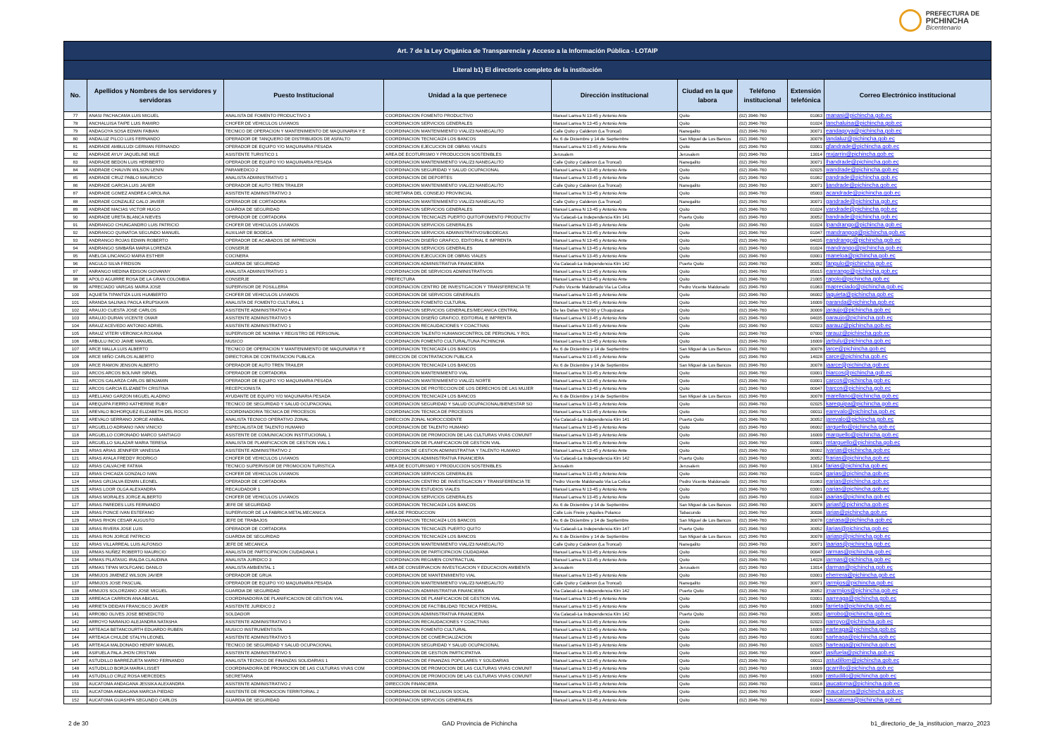PREFECTURA DE
PICHINCHA
Bicentenario
| Art. 7 de la Ley Orgánica de Transparencia y Acceso a la Información Pública - LOTAIP | | | | | | | | |
| --- | --- | --- | --- | --- | --- | --- | --- | --- |
| Literal b1) El directorio completo de la institución | | | | | | | | |
| No. | Apellidos y Nombres de los servidores y servidoras | Puesto Institucional | Unidad a la que pertenece | Dirección institucional | Ciudad en la que labora | Teléfono institucional | Extensión telefónica | Correo Electrónico institucional |
| 77 | ANASI PACHACAMA LUIS MIGUEL | ANALISTA DE FOMENTO PRODUCTIVO 3 | COORDINACION FOMENTO PRODUCTIVO | Manuel Larrea N 13-45 y Antonio Ante | Quito | (02) 3946-760 | 01063 | manasi@pichincha.gob.ec |
| 78 | ANCHALUISA TAIPE LUIS RAMIRO | CHOFER DE VEHICULOS LIVIANOS | COORDINACION SERVICIOS GENERALES | Manuel Larrea N 13-45 y Antonio Ante | Quito | (02) 3946-760 | 01024 | lanchaluisa@pichincha.gob.ec |
| 79 | ANDAGOYA SOSA EDWIN FABIAN | TECNICO DE OPERACION Y MANTENIMIENTO DE MAQUINARIA Y E | COORDINACION MANTENIMIENTO VIAL/Z3 NANEGALITO | Calle Quito y Calderon (La Troncal) | Nanegalito | (02) 3946-760 | 30071 | eandagoya@pichincha.gob.ec |
| 80 | ANDALUZ PILCO LUIS FERNANDO | OPERADOR DE TANQUERO DE DISTRIBUIDOS DE ASFALTO | COORDINACION TECNICA/Z4 LOS BANCOS | Av. 6 de Diciembre y 14 de Septiembre | San Miguel de Los Bancos | (02) 3946-760 | 30078 | landaluz@pichincha.gob.ec |
| 81 | ANDRADE AMBULUDI GERMAN FERNANDO | OPERADOR DE EQUIPO Y/O MAQUINARIA PESADA | COORDINACION EJECUCION DE OBRAS VIALES | Manuel Larrea N 13-45 y Antonio Ante | Quito | (02) 3946-760 | 03001 | gfandrade@pichincha.gob.ec |
| 82 | ANDRADE AYUY JAQUELINE MILE | ASISTENTE TURISTICO 1 | AREA DE ECOTURISMO Y PRODUCCION SOSTENIBLES | Jerusalem | Jerusalem | (02) 3946-760 | 13014 | mxjarrin@pichincha.gob.ec |
| 83 | ANDRADE BEDON LUIS HERIBERTO | OPERADOR DE EQUIPO Y/O MAQUINARIA PESADA | COORDINACION MANTENIMIENTO VIAL/Z3 NANEGALITO | Calle Quito y Calderon (La Troncal) | Nanegalito | (02) 3946-760 | 30071 | lhandrade@pichincha.gob.ec |
| 84 | ANDRADE CHAUVIN WILSON LENIN | PARAMEDICO 2 | COORDINACION SEGURIDAD Y SALUD OCUPACIONAL | Manuel Larrea N 13-45 y Antonio Ante | Quito | (02) 3946-760 | 02025 | wandrade@pichincha.gob.ec |
| 85 | ANDRADE CRUZ PABLO MAURICIO | ANALISTA ADMINISTRATIVO 1 | COORDINACION DE DEPORTES | Manuel Larrea N 13-45 y Antonio Ante | Quito | (02) 3946-760 | 01062 | pandrade@pichincha.gob.ec |
| 86 | ANDRADE GARCIA LUIS JAVIER | OPERADOR DE AUTO TREN TRAILER | COORDINACION MANTENIMIENTO VIAL/Z3 NANEGALITO | Calle Quito y Calderon (La Troncal) | Nanegalito | (02) 3946-760 | 30071 | ljandrade@pichincha.gob.ec |
| 87 | ANDRADE GOMEZ ANDREA CAROLINA | ASISTENTE ADMINISTRATIVO 3 | SECRETARIA DEL CONSEJO PROVINCIAL | Manuel Larrea N 13-45 y Antonio Ante | Quito | (02) 3946-760 | 05003 | acandrade@pichincha.gob.ec |
| 88 | ANDRADE GONZALEZ GALO JAVIER | OPERADOR DE CORTADORA | COORDINACION MANTENIMIENTO VIAL/Z3 NANEGALITO | Calle Quito y Calderon (La Troncal) | Nanegalito | (02) 3946-760 | 30071 | gandrade@pichincha.gob.ec |
| 89 | ANDRADE MACIAS VICTOR HUGO | GUARDIA DE SEGURIDAD | COORDINACION SERVICIOS GENERALES | Manuel Larrea N 13-45 y Antonio Ante | Quito | (02) 3946-760 | 01024 | vandrade@pichincha.gob.ec |
| 90 | ANDRADE URETA BLANCA NIEVES | OPERADOR DE CORTADORA | COORDINACION TECNICA/Z5 PUERTO QUITO/FOMENTO PRODUCTIV | Via Calacali-La Independencia Klm 141 | Puerto Quito | (02) 3946-760 | 30052 | bandrade@pichincha.gob.ec |
| 91 | ANDRANGO CHUNGANDRO LUIS PATRICIO | CHOFER DE VEHICULOS LIVIANOS | COORDINACION SERVICIOS GENERALES | Manuel Larrea N 13-45 y Antonio Ante | Quito | (02) 3946-760 | 01024 | lpandrango@pichincha.gob.ec |
| 92 | ANDRANGO QUINATOA SEGUNDO MANUEL | AUXILIAR DE BODEGA | COORDINACION SERVICIOS ADMINISTRATIVOS/BODEGAS | Manuel Larrea N 13-45 y Antonio Ante | Quito | (02) 3946-760 | 01047 | mandrangoq@pichincha.gob.ec |
| 93 | ANDRANGO ROJAS EDWIN ROBERTO | OPERADOR DE ACABADOS DE IMPRESION | COORDINACION DISEÑO GRAFICO, EDITORIAL E IMPRENTA | Manuel Larrea N 13-45 y Antonio Ante | Quito | (02) 3946-760 | 04035 | eandrango@pichincha.gob.ec |
| 94 | ANDRANGO SIMBAÑA MARIA LORENZA | CONSERJE | COORDINACION SERVICIOS GENERALES | Manuel Larrea N 13-45 y Antonio Ante | Quito | (02) 3946-760 | 01024 | mandrango@pichincha.gob.ec |
| 95 | ANELOA LINCANGO MARIA ESTHER | COCINERA | COORDINACION EJECUCION DE OBRAS VIALES | Manuel Larrea N 13-45 y Antonio Ante | Quito | (02) 3946-760 | 03001 | maneloa@pichincha.gob.ec |
| 96 | ANGULO SILVA FRIDSON | GUARDIA DE SEGURIDAD | COORDINACION ADMINISTRATIVA FINANCIERA | Via Calacali-La Independencia Klm 142 | Puerto Quito | (02) 3946-760 | 30052 | fangulo@pichincha.gob.ec |
| 97 | ANRANGO MEDINA EDISON GIOVANNY | ANALISTA ADMINISTRATIVO 1 | COORDINACION DE SERVICIOS ADMINISTRATIVOS | Manuel Larrea N 13-45 y Antonio Ante | Quito | (02) 3946-760 | 05015 | eanrango@pichincha.gob.ec |
| 98 | APOLO AGUIRRE ROSA DE LA GRAN COLOMBIA | CONSERJE | PREFECTURA | Manuel Larrea N 13-45 y Antonio Ante | Quito | (02) 3946-760 | 21005 | rapolo@pichincha.gob.ec |
| 99 | APRECIADO VARGAS MARIA JOSE | SUPERVISOR DE POSILLERIA | COORDINACION CENTRO DE INVESTIGACION Y TRANSFERENCIA TE | Pedro Vicente Maldonado Via La Celica | Pedro Vicente Maldonado | (02) 3946-760 | 01063 | mapreciado@pichincha.gob.ec |
| 100 | AQUIETA TIPANTIZA LUIS HUMBERTO | CHOFER DE VEHICULOS LIVIANOS | COORDINACION DE SERVICIOS GENERALES | Manuel Larrea N 13-45 y Antonio Ante | Quito | (02) 3946-760 | 06002 | laquieta@pichincha.gob.ec |
| 101 | ARANDA SALINAS PAOLA KRUPSKAYA | ANALISTA DE FOMENTO CULTURAL 1 | COORDINACION FOMENTO CULTURAL | Manuel Larrea N 13-45 y Antonio Ante | Quito | (02) 3946-760 | 16009 | paranda@pichincha.gob.ec |
| 102 | ARAUJO CUESTA JOSE CARLOS | ASISTENTE ADMINISTRATIVO 4 | COORDINACION SERVICIOS GENERALES/MECANICA CENTRAL | De las Dalias N°62-90 y Chuquizaca | Quito | (02) 3946-760 | 30009 | jaraujo@pichincha.gob.ec |
| 103 | ARAUJO DURAN VICENTE OMAR | ASISTENTE ADMINISTRATIVO 5 | COORDINACION DISEÑO GRAFICO, EDITORIAL E IMPRENTA | Manuel Larrea N 13-45 y Antonio Ante | Quito | (02) 3946-760 | 04035 | oaraujo@pichincha.gob.ec |
| 104 | ARAUZ ACEVEDO ANTONIO ADRIEL | ASISTENTE ADMINISTRATIVO 1 | COORDINACION RECAUDACIONES Y COACTIVAS | Manuel Larrea N 13-45 y Antonio Ante | Quito | (02) 3946-760 | 02023 | aarauz@pichincha.gob.ec |
| 105 | ARAUZ VITERI VERONICA ROXANA | SUPERVISOR DE NOMINA Y REGISTRO DE PERSONAL | COORDINACION TALENTO HUMANO/CONTROL DE PERSONAL Y ROL | Manuel Larrea N 13-45 y Antonio Ante | Quito | (02) 3946-760 | 07000 | rarauz@pichincha.gob.ec |
| 106 | ARBULU INCIO JAIME MANUEL | MUSICO | COORDINACION FOMENTO CULTURAL/TUNA PICHINCHA | Manuel Larrea N 13-45 y Antonio Ante | Quito | (02) 3946-760 | 16009 | jarbulu@pichincha.gob.ec |
| 107 | ARCE MALLA LUIS ALBERTO | TECNICO DE OPERACION Y MANTENIMIENTO DE MAQUINARIA Y E | COORDINACION TECNICA/Z4 LOS BANCOS | Av. 6 de Diciembre y 14 de Septiembre | San Miguel de Los Bancos | (02) 3946-760 | 30078 | larce@pichincha.gob.ec |
| 108 | ARCE MIÑO CARLOS ALBERTO | DIRECTOR/A DE CONTRATACION PUBLICA | DIRECCION DE CONTRATACION PUBLICA | Manuel Larrea N 13-45 y Antonio Ante | Quito | (02) 3946-760 | 14028 | carce@pichincha.gob.ec |
| 109 | ARCE RAMON JENSON ALBERTO | OPERADOR DE AUTO TREN TRAILER | COORDINACION TECNICA/Z4 LOS BANCOS | Av. 6 de Diciembre y 14 de Septiembre | San Miguel de Los Bancos | (02) 3946-760 | 30078 | jaarce@pichincha.gob.ec |
| 110 | ARCOS ARCOS BOLIVAR ISRAEL | OPERADOR DE CORTADORA | COORDINACION MANTENIMIENTO VIAL | Manuel Larrea N 13-45 y Antonio Ante | Quito | (02) 3946-760 | 03001 | biarcos@pichincha.gob.ec |
| 111 | ARCOS GALARZA CARLOS BENJAMIN | OPERADOR DE EQUIPO Y/O MAQUINARIA PESADA | COORDINACION MANTENIMIENTO VIAL/Z1 NORTE | Manuel Larrea N 13-45 y Antonio Ante | Quito | (02) 3946-760 | 03001 | carcos@pichincha.gob.ec |
| 112 | ARCOS GARCIA ELIZABETH CRISTINA | RECEPCIONISTA | COORDINACION DE PROTECCION DE LOS DERECHOS DE LAS MUJER | Manuel Larrea N 13-45 y Antonio Ante | Quito | (02) 3946-760 | 00047 | barcos@pichincha.gob.ec |
| 113 | ARELLANO GARZON MIGUEL ALADINO | AYUDANTE DE EQUIPO Y/O MAQUINARIA PESADA | COORDINACION TECNICA/Z4 LOS BANCOS | Av. 6 de Diciembre y 14 de Septiembre | San Miguel de Los Bancos | (02) 3946-760 | 30078 | marellano@pichincha.gob.ec |
| 114 | AREQUIPA FIERRO KATHERINE RUBY | TECNICO DE SEGURIDAD Y SALUD OCUPACIONAL | COORDINACION SEGURIDAD Y SALUD OCUPACIONAL/BIENESTAR SO | Manuel Larrea N 13-45 y Antonio Ante | Quito | (02) 3946-760 | 02025 | karequipa@pichincha.gob.ec |
| 115 | AREVALO BOHORQUEZ ELIZABETH DEL ROCIO | COORDINADOR/A TECNICA DE PROCESOS | COORDINACION TECNICA DE PROCESOS | Manuel Larrea N 13-45 y Antonio Ante | Quito | (02) 3946-760 | 00011 | earevalo@pichincha.gob.ec |
| 116 | AREVALO SERRANO JORGE ANIBAL | ANALISTA TECNICO OPERATIVO ZONAL | DIRECCION ZONAL NOROCCIDENTE | Via Calacali-La Independencia Klm 141 | Puerto Quito | (02) 3946-760 | 30052 | jarevalo@pichincha.gob.ec |
| 117 | ARGUELLO ADRIANO IVAN VINICIO | ESPECIALISTA DE TALENTO HUMANO | COORDINACION DE TALENTO HUMANO | Manuel Larrea N 13-45 y Antonio Ante | Quito | (02) 3946-760 | 06002 | iarguello@pichincha.gob.ec |
| 118 | ARGUELLO CORONADO MARCO SANTIAGO | ASISTENTE DE COMUNICACION INSTITUCIONAL 1 | COORDINACION DE PROMOCION DE LAS CULTURAS VIVAS COMUNIT | Manuel Larrea N 13-45 y Antonio Ante | Quito | (02) 3946-760 | 16009 | marguello@pichincha.gob.ec |
| 119 | ARGUELLO SALAZAR MARIA TERESA | ANALISTA DE PLANIFICACION DE GESTION VIAL 1 | COORDINACION DE PLANIFICACION DE GESTION VIAL | Manuel Larrea N 13-45 y Antonio Ante | Quito | (02) 3946-760 | 03001 | mtarguello@pichincha.gob.ec |
| 120 | ARIAS ARIAS JENNIFER VANESSA | ASISTENTE ADMINISTRATIVO 2 | DIRECCION DE GESTION ADMINISTRATIVA Y TALENTO HUMANO | Manuel Larrea N 13-45 y Antonio Ante | Quito | (02) 3946-760 | 06002 | jvarias@pichincha.gob.ec |
| 121 | ARIAS AYALA FREDDY RODRIGO | CHOFER DE VEHICULOS LIVIANOS | COORDINACION ADMINISTRATIVA FINANCIERA | Via Calacali-La Independencia Klm 142 | Puerto Quito | (02) 3946-760 | 30052 | frarias@pichincha.gob.ec |
| 122 | ARIAS CALVACHE FATIMA | TECNICO SUPERVISOR DE PROMOCION TURISTICA | AREA DE ECOTURISMO Y PRODUCCION SOSTENIBLES | Jerusalem | Jerusalem | (02) 3946-760 | 13014 | farias@pichincha.gob.ec |
| 123 | ARIAS CHICAIZA GONZALO IVAN | CHOFER DE VEHICULOS LIVIANOS | COORDINACION SERVICIOS GENERALES | Manuel Larrea N 13-45 y Antonio Ante | Quito | (02) 3946-760 | 01024 | garias@pichincha.gob.ec |
| 124 | ARIAS GRIJALVA EDWIN LEONEL | OPERADOR DE CORTADORA | COORDINACION CENTRO DE INVESTIGACION Y TRANSFERENCIA TE | Pedro Vicente Maldonado Via La Celica | Pedro Vicente Maldonado | (02) 3946-760 | 01063 | earias@pichincha.gob.ec |
| 125 | ARIAS LOOR OLGA ALEXANDRA | RECAUDADOR 1 | COORDINACION ESTUDIOS VIALES | Manuel Larrea N 13-45 y Antonio Ante | Quito | (02) 3946-760 | 03001 | oarias@pichincha.gob.ec |
| 126 | ARIAS MORALES JORGE ALBERTO | CHOFER DE VEHICULOS LIVIANOS | COORDINACION SERVICIOS GENERALES | Manuel Larrea N 13-45 y Antonio Ante | Quito | (02) 3946-760 | 01024 | jaarias@pichincha.gob.ec |
| 127 | ARIAS PAREDES LUIS FERNANDO | JEFE DE SEGURIDAD | COORDINACION TECNICA/Z4 LOS BANCOS | Av. 6 de Diciembre y 14 de Septiembre | San Miguel de Los Bancos | (02) 3946-760 | 30078 | jariasf@pichincha.gob.ec |
| 128 | ARIAS PONCE IVAN ESTEFANO | SUPERVISOR DE LA FABRICA METALMECANICA | AREA DE PRODUCCION | Calle Luis Freire y Aquiles Polanco | Tabacundo | (02) 3946-760 | 30036 | iarias@pichincha.gob.ec |
| 129 | ARIAS RHON CESAR AUGUSTO | JEFE DE TRABAJOS | COORDINACION TECNICA/Z4 LOS BANCOS | Av. 6 de Diciembre y 14 de Septiembre | San Miguel de Los Bancos | (02) 3946-760 | 30078 | cariasa@pichincha.gob.ec |
| 130 | ARIAS RIVERA JOSE LUIS | OPERADOR DE CORTADORA | COORDINACION TECNICA/Z5 PUERTO QUITO | Via Calacali-La Independencia Klm 147 | Puerto Quito | (02) 3946-760 | 30052 | jlarias@pichincha.gob.ec |
| 131 | ARIAS RON JORGE PATRICIO | GUARDIA DE SEGURIDAD | COORDINACION TECNICA/Z4 LOS BANCOS | Av. 6 de Diciembre y 14 de Septiembre | San Miguel de Los Bancos | (02) 3946-760 | 30078 | jariasp@pichincha.gob.ec |
| 132 | ARIAS VILLARREAL LUIS ALFONSO | JEFE DE MECANICA | COORDINACION MANTENIMIENTO VIAL/Z3 NANEGALITO | Calle Quito y Calderon (La Troncal) | Nanegalito | (02) 3946-760 | 30071 | laarias@pichincha.gob.ec |
| 133 | ARMAS NUÑEZ ROBERTO MAURICIO | ANALISTA DE PARTICIPACION CIUDADANA 1 | COORDINACION DE PARTICIPACION CIUDADANA | Manuel Larrea N 13-45 y Antonio Ante | Quito | (02) 3946-760 | 00047 | rarmas@pichincha.gob.ec |
| 134 | ARMAS PILATASIG IRALDA CLAUDINA | ANALISTA JURIDICO 3 | COORDINACION REGIMEN CONTRACTUAL | Manuel Larrea N 13-45 y Antonio Ante | Quito | (02) 3946-760 | 14028 | iarmas@pichincha.gob.ec |
| 135 | ARMAS TIPAN WOLFGANG DANILO | ANALISTA AMBIENTAL 1 | AREA DE CONSERVACION INVESTIGACION Y EDUCACION AMBIENTA | Jerusalem | Jerusalem | (02) 3946-760 | 13014 | darmas@pichincha.gob.ec |
| 136 | ARMIJOS JIMENEZ WILSON JAVIER | OPERADOR DE GRUA | COORDINACION DE MANTENIMIENTO VIAL | Manuel Larrea N 13-45 y Antonio Ante | Quito | (02) 3946-760 | 03001 | eherrera@pichincha.gob.ec |
| 137 | ARMIJOS JOSE PASCUAL | OPERADOR DE EQUIPO Y/O MAQUINARIA PESADA | COORDINACION MANTENIMIENTO VIAL/Z3 NANEGALITO | Calle Quito y Calderon (La Troncal) | Nanegalito | (02) 3946-760 | 30071 | jarmijos@pichincha.gob.ec |
| 138 | ARMIJOS SOLORZANO JOSE MIGUEL | GUARDIA DE SEGURIDAD | COORDINACION ADMINISTRATIVA FINANCIERA | Via Calacali-La Independencia Klm 142 | Puerto Quito | (02) 3946-760 | 30052 | jmarmijos@pichincha.gob.ec |
| 139 | ARREAGA CARRION ANA ABIGAIL | COORDINADOR/A DE PLANIFICACION DE GESTION VIAL | COORDINACION DE PLANIFICACION DE GESTION VIAL | Manuel Larrea N 13-45 y Antonio Ante | Quito | (02) 3946-760 | 03001 | aarreaga@pichincha.gob.ec |
| 140 | ARRIETA DEIDAN FRANCISCO JAVIER | ASISTENTE JURIDICO 2 | COORDINACION DE FACTIBILIDAD TECNICA PREDIAL | Manuel Larrea N 13-45 y Antonio Ante | Quito | (02) 3946-760 | 16009 | farrieta@pichincha.gob.ec |
| 141 | ARROBO OLIVES JOSE BENEDICTO | SOLDADOR | COORDINACION ADMINISTRATIVA FINANCIERA | Via Calacali-La Independencia Klm 142 | Puerto Quito | (02) 3946-760 | 30052 | jarrobo@pichincha.gob.ec |
| 142 | ARROYO NARANJO ALEJANDRA NATASHA | ASISTENTE ADMINISTRATIVO 1 | COORDINACION RECAUDACIONES Y COACTIVAS | Manuel Larrea N 13-45 y Antonio Ante | Quito | (02) 3946-760 | 02023 | narroyo@pichincha.gob.ec |
| 143 | ARTEAGA BETANCOURTH EDUARDO RUBEN | MUSICO INSTRUMENTISTA | COORDINACION FOMENTO CULTURAL | Manuel Larrea N 13-45 y Antonio Ante | Quito | (02) 3946-760 | 16009 | earteaga@pichincha.gob.ec |
| 144 | ARTEAGA CHULDE STALYN LEONEL | ASISTENTE ADMINISTRATIVO 5 | COORDINACION DE COMERCIALIZACION | Manuel Larrea N 13-45 y Antonio Ante | Quito | (02) 3946-760 | 01063 | sarteaga@pichincha.gob.ec |
| 145 | ARTEAGA MALDONADO HENRY MANUEL | TECNICO DE SEGURIDAD Y SALUD OCUPACIONAL | COORDINACION SEGURIDAD Y SALUD OCUPACIONAL | Manuel Larrea N 13-45 y Antonio Ante | Quito | (02) 3946-760 | 02025 | harteaga@pichincha.gob.ec |
| 146 | ASIFUELA PALA JHON CRISTIAN | ASISTENTE ADMINISTRATIVO 5 | COORDINACION DE GESTION PARTICIPATIVA | Manuel Larrea N 13-45 y Antonio Ante | Quito | (02) 3946-760 | 00047 | jasifuela@pichincha.gob.ec |
| 147 | ASTUDILLO BARREZUETA MARIO FERNANDO | ANALISTA TECNICO DE FINANZAS SOLIDARIAS 1 | COORDINACION DE FINANZAS POPULARES Y SOLIDARIAS | Manuel Larrea N 13-45 y Antonio Ante | Quito | (02) 3946-760 | 00011 | astudillom@pichincha.gob.ec |
| 148 | ASTUDILLO BORJA MARIA LISSET | COORDINADOR/A DE PROMOCION DE LAS CULTURAS VIVAS COM | COORDINACION DE PROMOCION DE LAS CULTURAS VIVAS COMUNIT | Manuel Larrea N 13-45 y Antonio Ante | Quito | (02) 3946-760 | 16009 | gcarrillo@pichincha.gob.ec |
| 149 | ASTUDILLO CRUZ ROSA MERCEDES | SECRETARIA | COORDINACION DE PROMOCION DE LAS CULTURAS VIVAS COMUNIT | Manuel Larrea N 13-45 y Antonio Ante | Quito | (02) 3946-760 | 16009 | rastudillo@pichincha.gob.ec |
| 150 | AUCATOMA ANDAGANA JESSIKA ALEXANDRA | ASISTENTE ADMINISTRATIVO 2 | DIRECCION FINANCIERA | Manuel Larrea N 13-45 y Antonio Ante | Quito | (02) 3946-760 | 03018 | jaucatoma@pichincha.gob.ec |
| 151 | AUCATOMA ANDAGANA MARCIA PIEDAD | ASISTENTE DE PROMOCION TERRITORIAL 2 | COORDINACION DE INCLUSION SOCIAL | Manuel Larrea N 13-45 y Antonio Ante | Quito | (02) 3946-760 | 00047 | maucatoma@pichincha.gob.ec |
| 152 | AUCATOMA GUASHPA SEGUNDO CARLOS | GUARDIA DE SEGURIDAD | COORDINACION SERVICIOS GENERALES | Manuel Larrea N 13-45 y Antonio Ante | Quito | (02) 3946-760 | 01024 | saucatoma@pichincha.gob.ec |
2 de 30 GAD Provincia de Pichincha b1_directorio_de_la_institucion_marzo_2023